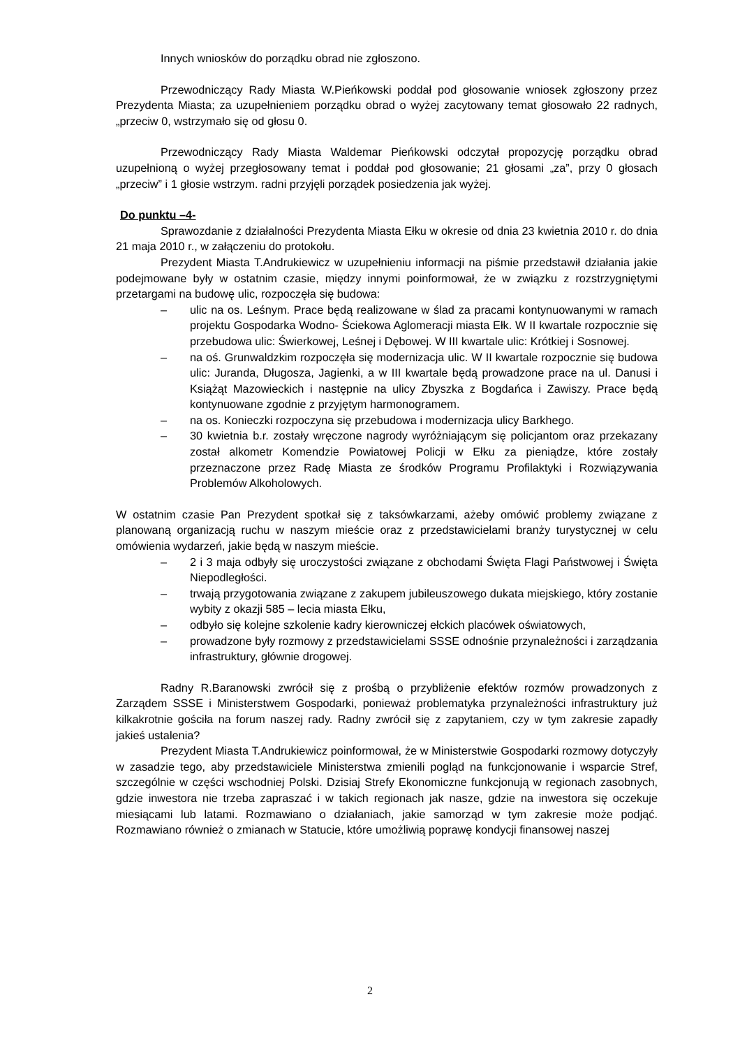Innych wniosków do porządku obrad nie zgłoszono.
Przewodniczący Rady Miasta W.Pieńkowski poddał pod głosowanie wniosek zgłoszony przez Prezydenta Miasta; za uzupełnieniem porządku obrad o wyżej zacytowany temat głosowało 22 radnych, „przeciw 0, wstrzymało się od głosu 0.
Przewodniczący Rady Miasta Waldemar Pieńkowski odczytał propozycję porządku obrad uzupełnioną o wyżej przegłosowany temat i poddał pod głosowanie; 21 głosami „za”, przy 0 głosach „przeciw” i 1 głosie wstrzym. radni przyjęli porządek posiedzenia jak wyżej.
Do punktu –4-
Sprawozdanie z działalności Prezydenta Miasta Ełku w okresie od dnia 23 kwietnia 2010 r. do dnia 21 maja 2010 r., w załączeniu do protokołu.
Prezydent Miasta T.Andrukiewicz w uzupełnieniu informacji na piśmie przedstawił działania jakie podejmowane były w ostatnim czasie, między innymi poinformował, że w związku z rozstrzygniętymi przetargami na budowę ulic, rozpoczęła się budowa:
– ulic na os. Leśnym. Prace będą realizowane w ślad za pracami kontynuowanymi w ramach projektu Gospodarka Wodno- Ściekowa Aglomeracji miasta Ełk. W II kwartale rozpocznie się przebudowa ulic: Świerkowej, Leśnej i Dębowej. W III kwartale ulic: Krótkiej i Sosnowej.
– na oś. Grunwaldzkim rozpoczęła się modernizacja ulic. W II kwartale rozpocznie się budowa ulic: Juranda, Długosza, Jagienki, a w III kwartale będą prowadzone prace na ul. Danusi i Książąt Mazowieckich i następnie na ulicy Zbyszka z Bogdańca i Zawiszy. Prace będą kontynuowane zgodnie z przyjętym harmonogramem.
– na os. Konieczki rozpoczyna się przebudowa i modernizacja ulicy Barkhego.
– 30 kwietnia b.r. zostały wręczone nagrody wyróżniającym się policjantom oraz przekazany został alkometr Komendzie Powiatowej Policji w Ełku za pieniądze, które zostały przeznaczone przez Radę Miasta ze środków Programu Profilaktyki i Rozwiązywania Problemów Alkoholowych.
W ostatnim czasie Pan Prezydent spotkał się z taksówkarzami, ażeby omówić problemy związane z planowaną organizacją ruchu w naszym mieście oraz z przedstawicielami branży turystycznej w celu omówienia wydarzeń, jakie będą w naszym mieście.
– 2 i 3 maja odbyły się uroczystości związane z obchodami Święta Flagi Państwowej i Święta Niepodległości.
– trwają przygotowania związane z zakupem jubileuszowego dukata miejskiego, który zostanie wybity z okazji 585 – lecia miasta Ełku,
– odbyło się kolejne szkolenie kadry kierowniczej ełckich placówek oświatowych,
– prowadzone były rozmowy z przedstawicielami SSSE odnośnie przynależności i zarządzania infrastruktury, głównie drogowej.
Radny R.Baranowski zwrócił się z prośbą o przybliżenie efektów rozmów prowadzonych z Zarządem SSSE i Ministerstwem Gospodarki, ponieważ problematyka przynależności infrastruktury już kilkakrotnie gościła na forum naszej rady. Radny zwrócił się z zapytaniem, czy w tym zakresie zapadły jakieś ustalenia?
Prezydent Miasta T.Andrukiewicz poinformował, że w Ministerstwie Gospodarki rozmowy dotyczyły w zasadzie tego, aby przedstawiciele Ministerstwa zmienili pogląd na funkcjonowanie i wsparcie Stref, szczególnie w części wschodniej Polski. Dzisiaj Strefy Ekonomiczne funkcjonują w regionach zasobnych, gdzie inwestora nie trzeba zapraszać i w takich regionach jak nasze, gdzie na inwestora się oczekuje miesiącami lub latami. Rozmawiano o działaniach, jakie samorząd w tym zakresie może podjąć. Rozmawiano również o zmianach w Statucie, które umożliwią poprawę kondycji finansowej naszej
2